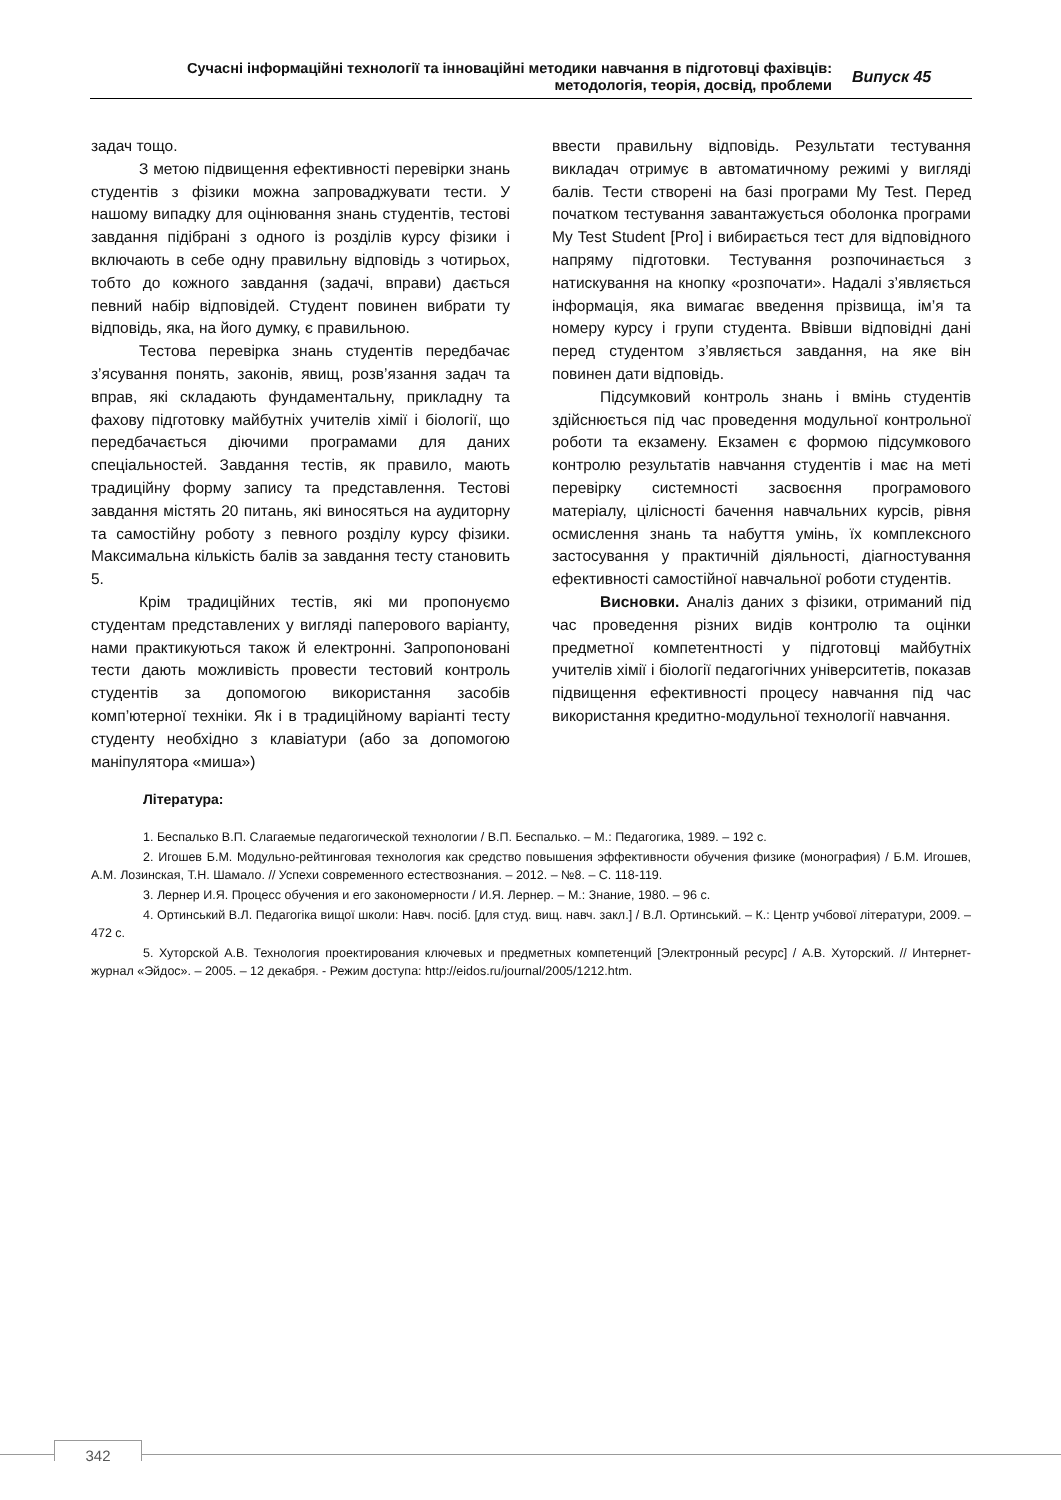Сучасні інформаційні технології та інноваційні методики навчання в підготовці фахівців:
методологія, теорія, досвід, проблеми
Випуск 45
задач тощо.
З метою підвищення ефективності перевірки знань студентів з фізики можна запроваджувати тести. У нашому випадку для оцінювання знань студентів, тестові завдання підібрані з одного із розділів курсу фізики і включають в себе одну правильну відповідь з чотирьох, тобто до кожного завдання (задачі, вправи) дається певний набір відповідей. Студент повинен вибрати ту відповідь, яка, на його думку, є правильною.
Тестова перевірка знань студентів передбачає з’ясування понять, законів, явищ, розв’язання задач та вправ, які складають фундаментальну, прикладну та фахову підготовку майбутніх учителів хімії і біології, що передбачається діючими програмами для даних спеціальностей. Завдання тестів, як правило, мають традиційну форму запису та представлення. Тестові завдання містять 20 питань, які виносяться на аудиторну та самостійну роботу з певного розділу курсу фізики. Максимальна кількість балів за завдання тесту становить 5.
Крім традиційних тестів, які ми пропонуємо студентам представлених у вигляді паперового варіанту, нами практикуються також й електронні. Запропоновані тести дають можливість провести тестовий контроль студентів за допомогою використання засобів комп’ютерної техніки. Як і в традиційному варіанті тесту студенту необхідно з клавіатури (або за допомогою маніпулятора «миша»)
ввести правильну відповідь. Результати тестування викладач отримує в автоматичному режимі у вигляді балів. Тести створені на базі програми My Test. Перед початком тестування завантажується оболонка програми My Test Student [Pro] і вибирається тест для відповідного напряму підготовки. Тестування розпочинається з натискування на кнопку «розпочати». Надалі з’являється інформація, яка вимагає введення прізвища, ім’я та номеру курсу і групи студента. Ввівши відповідні дані перед студентом з’являється завдання, на яке він повинен дати відповідь.
Підсумковий контроль знань і вмінь студентів здійснюється під час проведення модульної контрольної роботи та екзамену. Екзамен є формою підсумкового контролю результатів навчання студентів і має на меті перевірку системності засвоєння програмового матеріалу, цілісності бачення навчальних курсів, рівня осмислення знань та набуття умінь, їх комплексного застосування у практичній діяльності, діагностування ефективності самостійної навчальної роботи студентів.
Висновки. Аналіз даних з фізики, отриманий під час проведення різних видів контролю та оцінки предметної компетентності у підготовці майбутніх учителів хімії і біології педагогічних університетів, показав підвищення ефективності процесу навчання під час використання кредитно-модульної технології навчання.
Література:
1. Беспалько В.П. Слагаемые педагогической технологии / В.П. Беспалько. – М.: Педагогика, 1989. – 192 с.
2. Игошев Б.М. Модульно-рейтинговая технология как средство повышения эффективности обучения физике (монография) / Б.М. Игошев, А.М. Лозинская, Т.Н. Шамало. // Успехи современного естествознания. – 2012. – №8. – С. 118-119.
3. Лернер И.Я. Процесс обучения и его закономерности / И.Я. Лернер. – М.: Знание, 1980. – 96 с.
4. Ортинський В.Л. Педагогіка вищої школи: Навч. посіб. [для студ. вищ. навч. закл.] / В.Л. Ортинський. – К.: Центр учбової літератури, 2009. – 472 с.
5. Хуторской А.В. Технология проектирования ключевых и предметных компетенций [Электронный ресурс] / А.В. Хуторский. // Интернет-журнал «Эйдос». – 2005. – 12 декабря. - Режим доступа: http://eidos.ru/journal/2005/1212.htm.
342